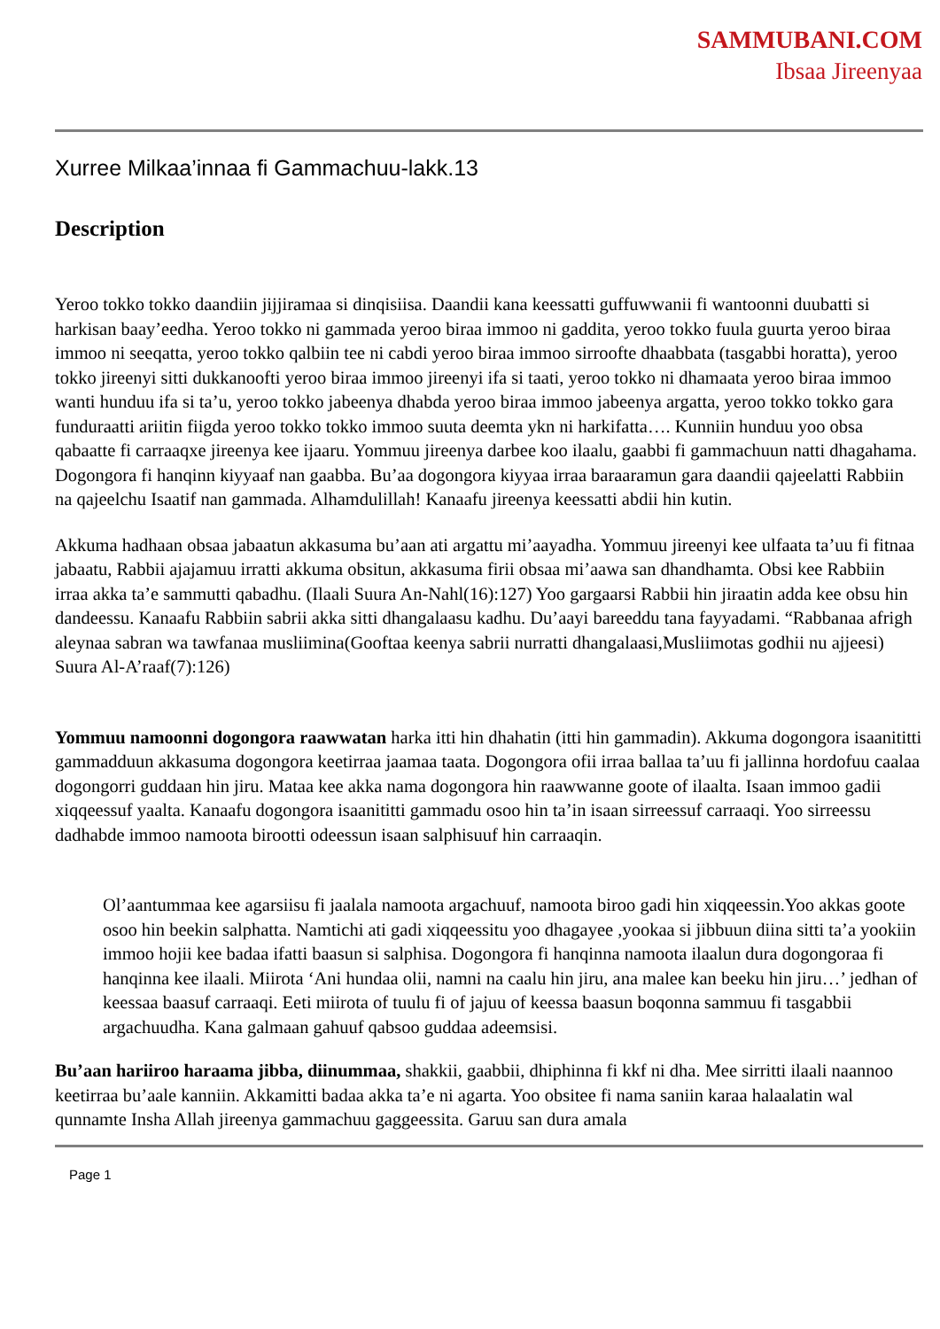SAMMUBANI.COM
Ibsaa Jireenyaa
Xurree Milkaa’innaa fi Gammachuu-lakk.13
Description
Yeroo tokko tokko daandiin jijjiramaa si dinqisiisa. Daandii kana keessatti guffuwwanii fi wantoonni duubatti si harkisan baay’eedha. Yeroo tokko ni gammada yeroo biraa immoo ni gaddita, yeroo tokko fuula guurta yeroo biraa immoo ni seeqatta, yeroo tokko qalbiin tee ni cabdi yeroo biraa immoo sirroofte dhaabbata (tasgabbi horatta), yeroo tokko jireenyi sitti dukkanoofti yeroo biraa immoo jireenyi ifa si taati, yeroo tokko ni dhamaata yeroo biraa immoo wanti hunduu ifa si ta’u, yeroo tokko jabeenya dhabda yeroo biraa immoo jabeenya argatta, yeroo tokko tokko gara funduraatti ariitin fiigda yeroo tokko tokko immoo suuta deemta ykn ni harkifatta…. Kunniin hunduu yoo obsa qabaatte fi carraaqxe jireenya kee ijaaru. Yommuu jireenya darbee koo ilaalu, gaabbi fi gammachuun natti dhagahama. Dogongora fi hanqinn kiyyaaf nan gaabba. Bu’aa dogongora kiyyaa irraa baraaramun gara daandii qajeelatti Rabbiin na qajeelchu Isaatif nan gammada. Alhamdulillah! Kanaafu jireenya keessatti abdii hin kutin.
Akkuma hadhaan obsaa jabaatun akkasuma bu’aan ati argattu mi’aayadha. Yommuu jireenyi kee ulfaata ta’uu fi fitnaa jabaatu, Rabbii ajajamuu irratti akkuma obsitun, akkasuma firii obsaa mi’aawa san dhandhamta. Obsi kee Rabbiin irraa akka ta’e sammutti qabadhu. (Ilaali Suura An-Nahl(16):127) Yoo gargaarsi Rabbii hin jiraatin adda kee obsu hin dandeessu. Kanaafu Rabbiin sabrii akka sitti dhangalaasu kadhu. Du’aayi bareeddu tana fayyadami. “Rabbanaa afrigh aleynaa sabran wa tawfanaa musliimina(Gooftaa keenya sabrii nurratti dhangalaasi,Musliimotas godhii nu ajjeesi) Suura Al-A’raaf(7):126)
Yommuu namoonni dogongora raawwatan harka itti hin dhahatin (itti hin gammadin). Akkuma dogongora isaanititti gammadduun akkasuma dogongora keetirraa jaamaa taata. Dogongora ofii irraa ballaa ta’uu fi jallinna hordofuu caalaa dogongorri guddaan hin jiru. Mataa kee akka nama dogongora hin raawwanne goote of ilaalta. Isaan immoo gadii xiqqeessuf yaalta. Kanaafu dogongora isaanititti gammadu osoo hin ta’in isaan sirreessuf carraaqi. Yoo sirreessu dadhabde immoo namoota birootti odeessun isaan salphisuuf hin carraaqin.
Ol’aantummaa kee agarsiisu fi jaalala namoota argachuuf, namoota biroo gadi hin xiqqeessin.Yoo akkas goote osoo hin beekin salphatta. Namtichi ati gadi xiqqeessitu yoo dhagayee ,yookaa si jibbuun diina sitti ta’a yookiin immoo hojii kee badaa ifatti baasun si salphisa. Dogongora fi hanqinna namoota ilaalun dura dogongoraa fi hanqinna kee ilaali. Miirota ‘Ani hundaa olii, namni na caalu hin jiru, ana malee kan beeku hin jiru…’ jedhan of keessaa baasuf carraaqi. Eeti miirota of tuulu fi of jajuu of keessa baasun boqonna sammuu fi tasgabbii argachuudha. Kana galmaan gahuuf qabsoo guddaa adeemsisi.
Bu’aan hariiroo haraama jibba, diinummaa, shakkii, gaabbii, dhiphinna fi kkf ni dha. Mee sirritti ilaali naannoo keetirraa bu’aale kanniin. Akkamitti badaa akka ta’e ni agarta. Yoo obsitee fi nama saniin karaa halaalatin wal qunnamte Insha Allah jireenya gammachuu gaggeessita. Garuu san dura amala
Page 1